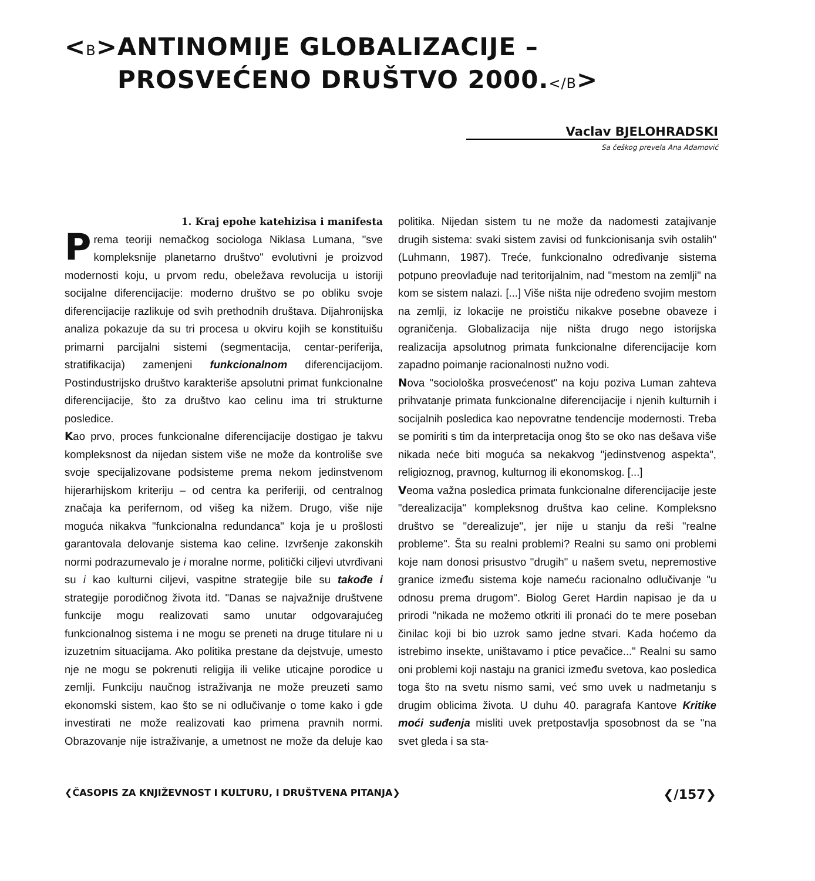<B>ANTINOMIJE GLOBALIZACIJE –
PROSVEĆENO DRUŠTVO 2000.</B>
Vaclav BJELOHRADSKI
Sa češkog prevela Ana Adamović
1. Kraj epohe katehizisa i manifesta
Prema teoriji nemačkog sociologa Niklasa Lumana, "sve kompleksnije planetarno društvo" evolutivni je proizvod modernosti koju, u prvom redu, obeležava revolucija u istoriji socijalne diferencijacije: moderno društvo se po obliku svoje diferencijacije razlikuje od svih prethodnih društava. Dijahronijska analiza pokazuje da su tri procesa u okviru kojih se konstituišu primarni parcijalni sistemi (segmentacija, centar-periferija, stratifikacija) zamenjeni funkcionalnom diferencijacijom. Postindustrijsko društvo karakteriše apsolutni primat funkcionalne diferencijacije, što za društvo kao celinu ima tri strukturne posledice.
Kao prvo, proces funkcionalne diferencijacije dostigao je takvu kompleksnost da nijedan sistem više ne može da kontroliše sve svoje specijalizovane podsisteme prema nekom jedinstvenom hijerarhijskom kriteriju – od centra ka periferiji, od centralnog značaja ka perifernom, od višeg ka nižem. Drugo, više nije moguća nikakva "funkcionalna redundanca" koja je u prošlosti garantovala delovanje sistema kao celine. Izvršenje zakonskih normi podrazumevalo je i moralne norme, politički ciljevi utvrđivani su i kao kulturni ciljevi, vaspitne strategije bile su takođe i strategije porodičnog života itd. "Danas se najvažnije društvene funkcije mogu realizovati samo unutar odgovarajućeg funkcionalnog sistema i ne mogu se preneti na druge titulare ni u izuzetnim situacijama. Ako politika prestane da dejstvuje, umesto nje ne mogu se pokrenuti religija ili velike uticajne porodice u zemlji. Funkciju naučnog istraživanja ne može preuzeti samo ekonomski sistem, kao što se ni odlučivanje o tome kako i gde investirati ne može realizovati kao primena pravnih normi. Obrazovanje nije istraživanje, a umetnost ne može da deluje kao politika. Nijedan sistem tu ne može da nadomesti zatajivanje drugih sistema: svaki sistem zavisi od funkcionisanja svih ostalih" (Luhmann, 1987). Treće, funkcionalno određivanje sistema potpuno preovlađuje nad teritorijalnim, nad "mestom na zemlji" na kom se sistem nalazi. [...] Više ništa nije određeno svojim mestom na zemlji, iz lokacije ne proističu nikakve posebne obaveze i ograničenja. Globalizacija nije ništa drugo nego istorijska realizacija apsolutnog primata funkcionalne diferencijacije kom zapadno poimanje racionalnosti nužno vodi.
Nova "sociološka prosvećenost" na koju poziva Luman zahteva prihvatanje primata funkcionalne diferencijacije i njenih kulturnih i socijalnih posledica kao nepovratne tendencije modernosti. Treba se pomiriti s tim da interpretacija onog što se oko nas dešava više nikada neće biti moguća sa nekakvog "jedinstvenog aspekta", religioznog, pravnog, kulturnog ili ekonomskog. [...]
Veoma važna posledica primata funkcionalne diferencijacije jeste "derealizacija" kompleksnog društva kao celine. Kompleksno društvo se "derealizuje", jer nije u stanju da reši "realne probleme". Šta su realni problemi? Realni su samo oni problemi koje nam donosi prisustvo "drugih" u našem svetu, nepremostive granice između sistema koje nameću racionalno odlučivanje "u odnosu prema drugom". Biolog Geret Hardin napisao je da u prirodi "nikada ne možemo otkriti ili pronaći do te mere poseban činilac koji bi bio uzrok samo jedne stvari. Kada hoćemo da istrebimo insekte, uništavamo i ptice pevačice..." Realni su samo oni problemi koji nastaju na granici između svetova, kao posledica toga što na svetu nismo sami, već smo uvek u nadmetanju s drugim oblicima života. U duhu 40. paragrafa Kantove Kritike moći suđenja misliti uvek pretpostavlja sposobnost da se "na svet gleda i sa sta-
❮ČASOPIS ZA KNJIŽEVNOST I KULTURU, I DRUŠTVENA PITANJA❯ ❮/157❯